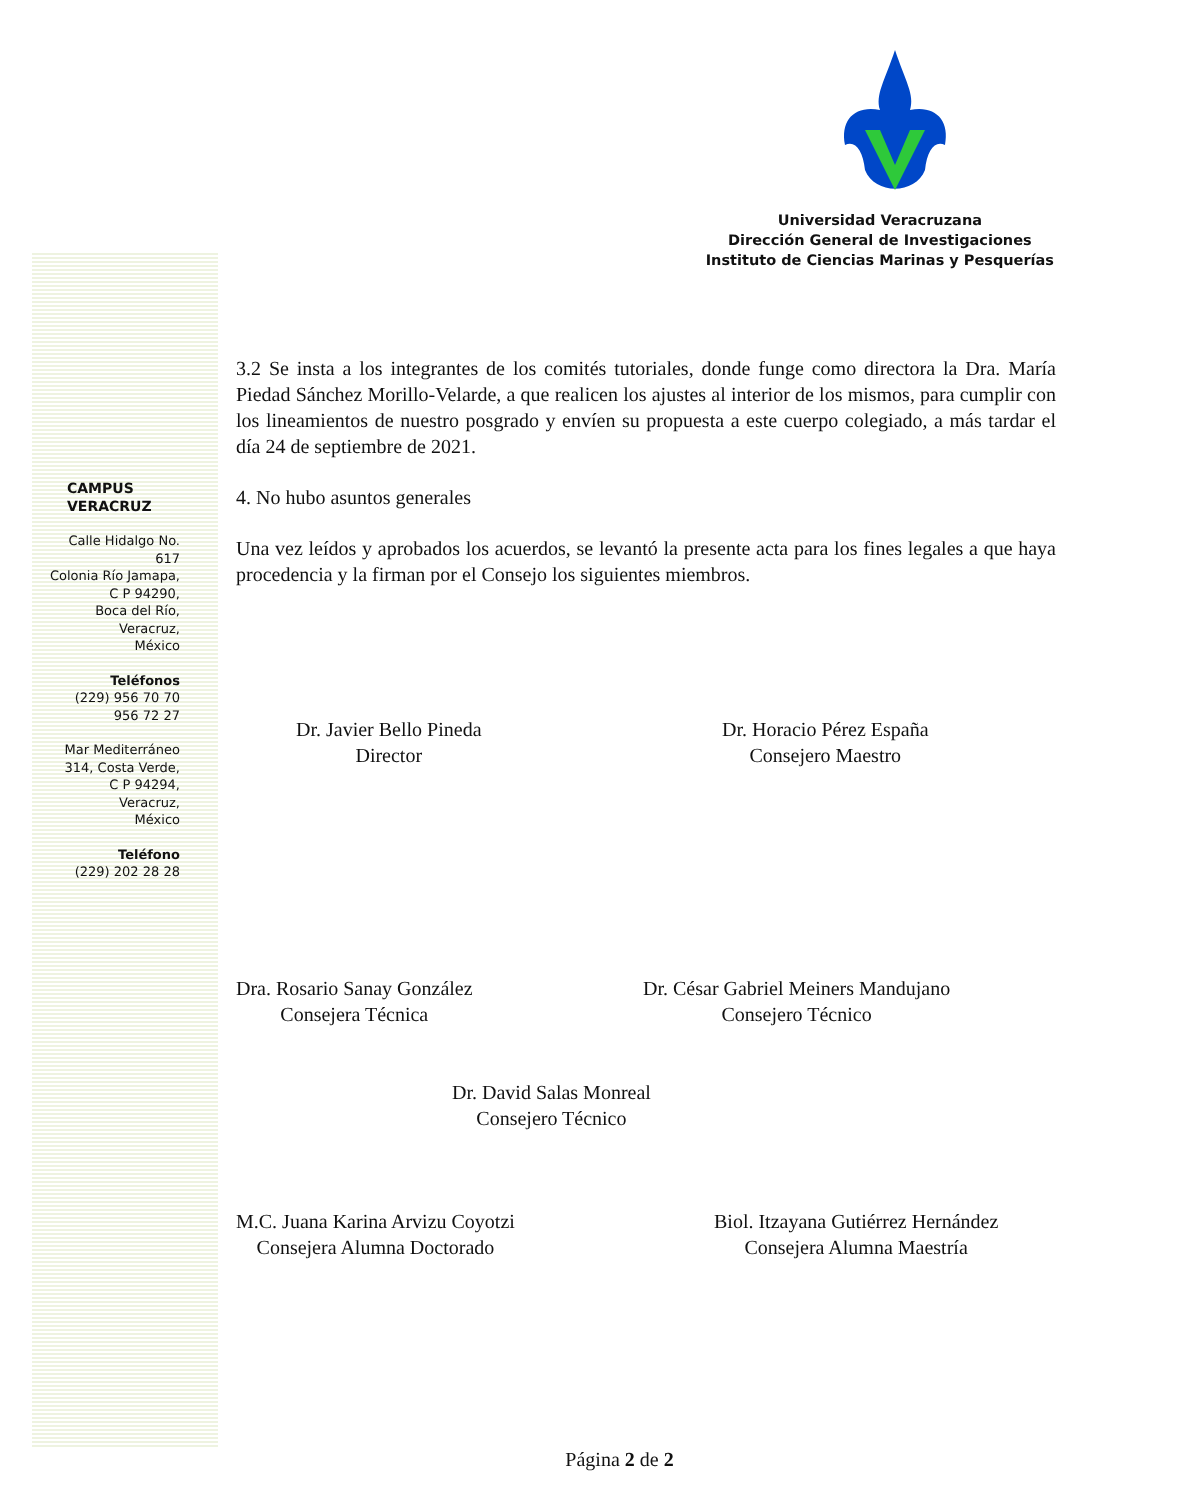Universidad Veracruzana
Dirección General de Investigaciones
Instituto de Ciencias Marinas y Pesquerías
CAMPUS
VERACRUZ
Calle Hidalgo No. 617
Colonia Río Jamapa,
C P 94290,
Boca del Río,
Veracruz,
México
Teléfonos
(229) 956 70 70
956 72 27
Mar Mediterráneo
314, Costa Verde,
C P 94294,
Veracruz,
México
Teléfono
(229) 202 28 28
3.2 Se insta a los integrantes de los comités tutoriales, donde funge como directora la Dra. María Piedad Sánchez Morillo-Velarde, a que realicen los ajustes al interior de los mismos, para cumplir con los lineamientos de nuestro posgrado y envíen su propuesta a este cuerpo colegiado, a más tardar el día 24 de septiembre de 2021.
4. No hubo asuntos generales
Una vez leídos y aprobados los acuerdos, se levantó la presente acta para los fines legales a que haya procedencia y la firman por el Consejo los siguientes miembros.
Dr. Javier Bello Pineda
Director
Dr. Horacio Pérez España
Consejero Maestro
Dra. Rosario Sanay González
Consejera Técnica
Dr. César Gabriel Meiners Mandujano
Consejero Técnico
Dr. David Salas Monreal
Consejero Técnico
M.C. Juana Karina Arvizu Coyotzi
Consejera Alumna Doctorado
Biol. Itzayana Gutiérrez Hernández
Consejera Alumna Maestría
Página 2 de 2